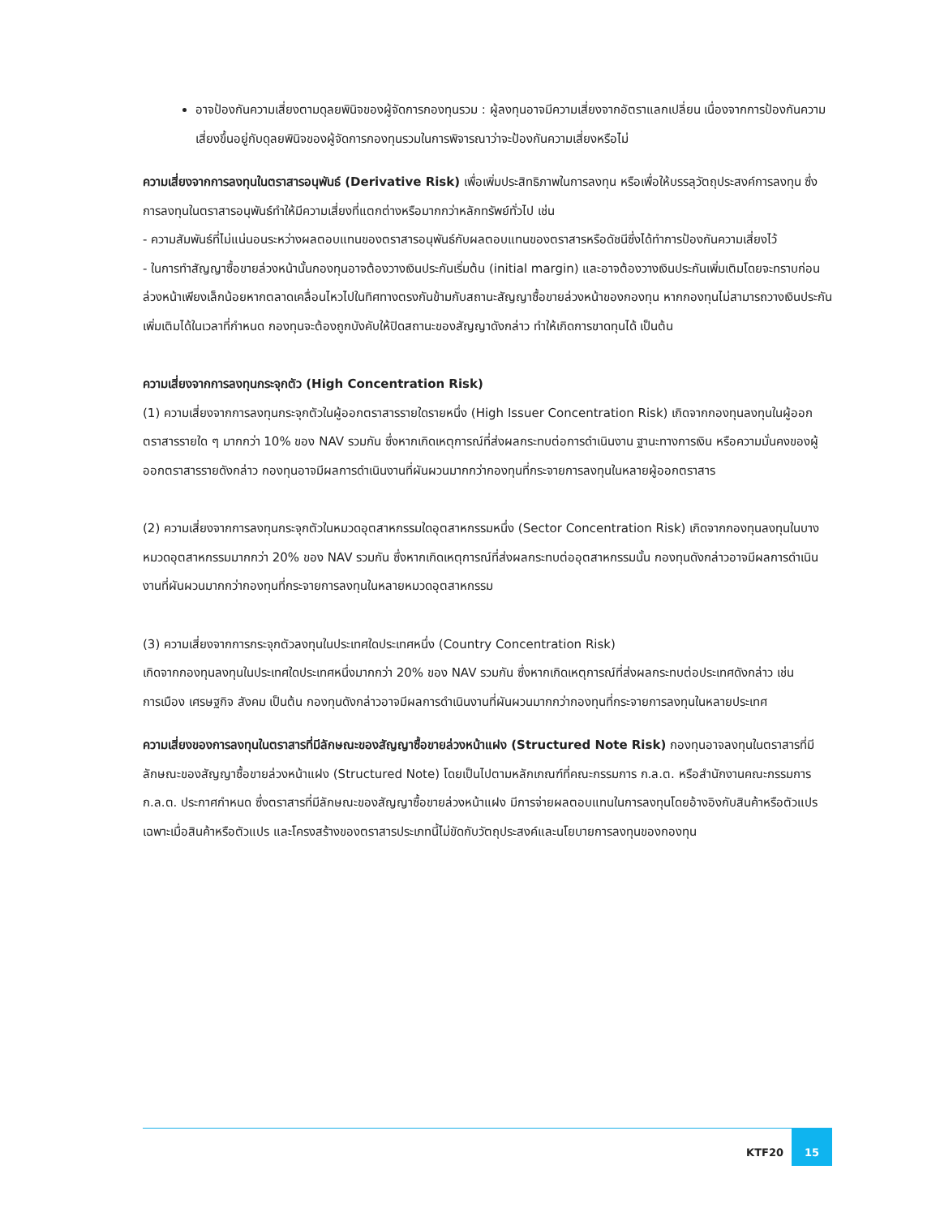อาจป้องกันความเสี่ยงตามดุลยพินิจของผู้จัดการกองทุนรวม : ผู้ลงทุนอาจมีความเสี่ยงจากอัตราแลกเปลี่ยน เนื่องจากการป้องกันความเสี่ยงขึ้นอยู่กับดุลยพินิจของผู้จัดการกองทุนรวมในการพิจารณาว่าจะป้องกันความเสี่ยงหรือไม่
ความเสี่ยงจากการลงทุนในตราสารอนุพันธ์ (Derivative Risk) เพื่อเพิ่มประสิทธิภาพในการลงทุน หรือเพื่อให้บรรลุวัตถุประสงค์การลงทุน ซึ่งการลงทุนในตราสารอนุพันธ์ทำให้มีความเสี่ยงที่แตกต่างหรือมากกว่าหลักทรัพย์ทั่วไป เช่น
- ความสัมพันธ์ที่ไม่แน่นอนระหว่างผลตอบแทนของตราสารอนุพันธ์กับผลตอบแทนของตราสารหรือดัชนีซึ่งได้ทำการป้องกันความเสี่ยงไว้
- ในการทำสัญญาซื้อขายล่วงหน้านั้นกองทุนอาจต้องวางเงินประกันเริ่มต้น (initial margin) และอาจต้องวางเงินประกันเพิ่มเติมโดยจะทราบก่อนล่วงหน้าเพียงเล็กน้อยหากตลาดเคลื่อนไหวไปในทิศทางตรงกันข้ามกับสถานะสัญญาซื้อขายล่วงหน้าของกองทุน หากกองทุนไม่สามารถวางเงินประกันเพิ่มเติมได้ในเวลาที่กำหนด กองทุนจะต้องถูกบังคับให้ปิดสถานะของสัญญาดังกล่าว ทำให้เกิดการขาดทุนได้ เป็นต้น
ความเสี่ยงจากการลงทุนกระจุกตัว (High Concentration Risk)
(1) ความเสี่ยงจากการลงทุนกระจุกตัวในผู้ออกตราสารรายใดรายหนึ่ง (High Issuer Concentration Risk) เกิดจากกองทุนลงทุนในผู้ออกตราสารรายใด ๆ มากกว่า 10% ของ NAV รวมกัน ซึ่งหากเกิดเหตุการณ์ที่ส่งผลกระทบต่อการดำเนินงาน ฐานะทางการเงิน หรือความมั่นคงของผู้ออกตราสารรายดังกล่าว กองทุนอาจมีผลการดำเนินงานที่ผันผวนมากกว่ากองทุนที่กระจายการลงทุนในหลายผู้ออกตราสาร
(2) ความเสี่ยงจากการลงทุนกระจุกตัวในหมวดอุตสาหกรรมใดอุตสาหกรรมหนึ่ง (Sector Concentration Risk) เกิดจากกองทุนลงทุนในบางหมวดอุตสาหกรรมมากกว่า 20% ของ NAV รวมกัน ซึ่งหากเกิดเหตุการณ์ที่ส่งผลกระทบต่ออุตสาหกรรมนั้น กองทุนดังกล่าวอาจมีผลการดำเนินงานที่ผันผวนมากกว่ากองทุนที่กระจายการลงทุนในหลายหมวดอุตสาหกรรม
(3) ความเสี่ยงจากการกระจุกตัวลงทุนในประเทศใดประเทศหนึ่ง (Country Concentration Risk)
เกิดจากกองทุนลงทุนในประเทศใดประเทศหนึ่งมากกว่า 20% ของ NAV รวมกัน ซึ่งหากเกิดเหตุการณ์ที่ส่งผลกระทบต่อประเทศดังกล่าว เช่น การเมือง เศรษฐกิจ สังคม เป็นต้น กองทุนดังกล่าวอาจมีผลการดำเนินงานที่ผันผวนมากกว่ากองทุนที่กระจายการลงทุนในหลายประเทศ
ความเสี่ยงของการลงทุนในตราสารที่มีลักษณะของสัญญาซื้อขายล่วงหน้าแฝง (Structured Note Risk) กองทุนอาจลงทุนในตราสารที่มีลักษณะของสัญญาซื้อขายล่วงหน้าแฝง (Structured Note) โดยเป็นไปตามหลักเกณฑ์ที่คณะกรรมการ ก.ล.ต. หรือสำนักงานคณะกรรมการ ก.ล.ต. ประกาศกำหนด ซึ่งตราสารที่มีลักษณะของสัญญาซื้อขายล่วงหน้าแฝง มีการจ่ายผลตอบแทนในการลงทุนโดยอ้างอิงกับสินค้าหรือตัวแปร เฉพาะเมื่อสินค้าหรือตัวแปร และโครงสร้างของตราสารประเภทนี้ไม่ขัดกับวัตถุประสงค์และนโยบายการลงทุนของกองทุน
KTF20 15